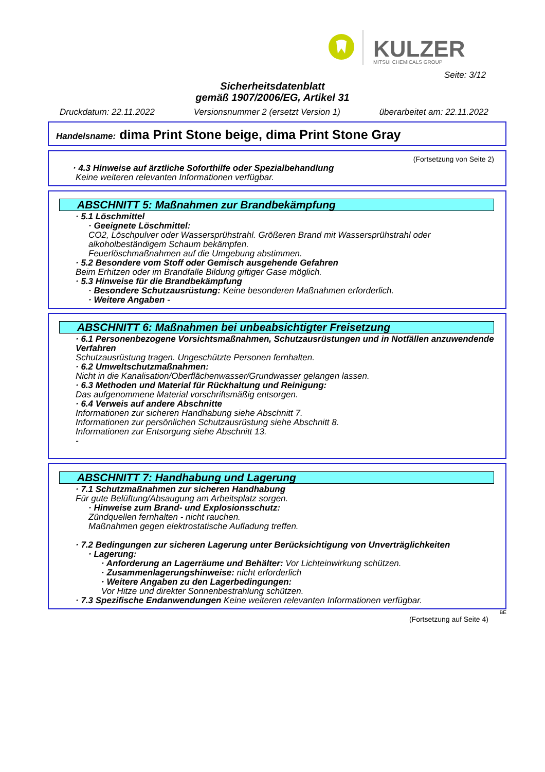KULZER
MITSUI CHEMICALS GROUP
Seite: 3/12
Sicherheitsdatenblatt
gemäß 1907/2006/EG, Artikel 31
Druckdatum: 22.11.2022 Versionsnummer 2 (ersetzt Version 1) überarbeitet am: 22.11.2022
Handelsname: dima Print Stone beige, dima Print Stone Gray
(Fortsetzung von Seite 2)
· 4.3 Hinweise auf ärztliche Soforthilfe oder Spezialbehandlung
Keine weiteren relevanten Informationen verfügbar.
ABSCHNITT 5: Maßnahmen zur Brandbekämpfung
· 5.1 Löschmittel
· Geeignete Löschmittel:
CO2, Löschpulver oder Wassersprühstrahl. Größeren Brand mit Wassersprühstrahl oder alkoholbeständigem Schaum bekämpfen.
Feuerlöschmaßnahmen auf die Umgebung abstimmen.
· 5.2 Besondere vom Stoff oder Gemisch ausgehende Gefahren
Beim Erhitzen oder im Brandfalle Bildung giftiger Gase möglich.
· 5.3 Hinweise für die Brandbekämpfung
· Besondere Schutzausrüstung: Keine besonderen Maßnahmen erforderlich.
· Weitere Angaben -
ABSCHNITT 6: Maßnahmen bei unbeabsichtigter Freisetzung
· 6.1 Personenbezogene Vorsichtsmaßnahmen, Schutzausrüstungen und in Notfällen anzuwendende Verfahren
Schutzausrüstung tragen. Ungeschützte Personen fernhalten.
· 6.2 Umweltschutzmaßnahmen:
Nicht in die Kanalisation/Oberflächenwasser/Grundwasser gelangen lassen.
· 6.3 Methoden und Material für Rückhaltung und Reinigung:
Das aufgenommene Material vorschriftsmäßig entsorgen.
· 6.4 Verweis auf andere Abschnitte
Informationen zur sicheren Handhabung siehe Abschnitt 7.
Informationen zur persönlichen Schutzausrüstung siehe Abschnitt 8.
Informationen zur Entsorgung siehe Abschnitt 13.
-
ABSCHNITT 7: Handhabung und Lagerung
· 7.1 Schutzmaßnahmen zur sicheren Handhabung
Für gute Belüftung/Absaugung am Arbeitsplatz sorgen.
· Hinweise zum Brand- und Explosionsschutz:
Zündquellen fernhalten - nicht rauchen.
Maßnahmen gegen elektrostatische Aufladung treffen.
· 7.2 Bedingungen zur sicheren Lagerung unter Berücksichtigung von Unverträglichkeiten
· Lagerung:
· Anforderung an Lagerräume und Behälter: Vor Lichteinwirkung schützen.
· Zusammenlagerungshinweise: nicht erforderlich
· Weitere Angaben zu den Lagerbedingungen:
Vor Hitze und direkter Sonnenbestrahlung schützen.
· 7.3 Spezifische Endanwendungen Keine weiteren relevanten Informationen verfügbar.
BE
(Fortsetzung auf Seite 4)